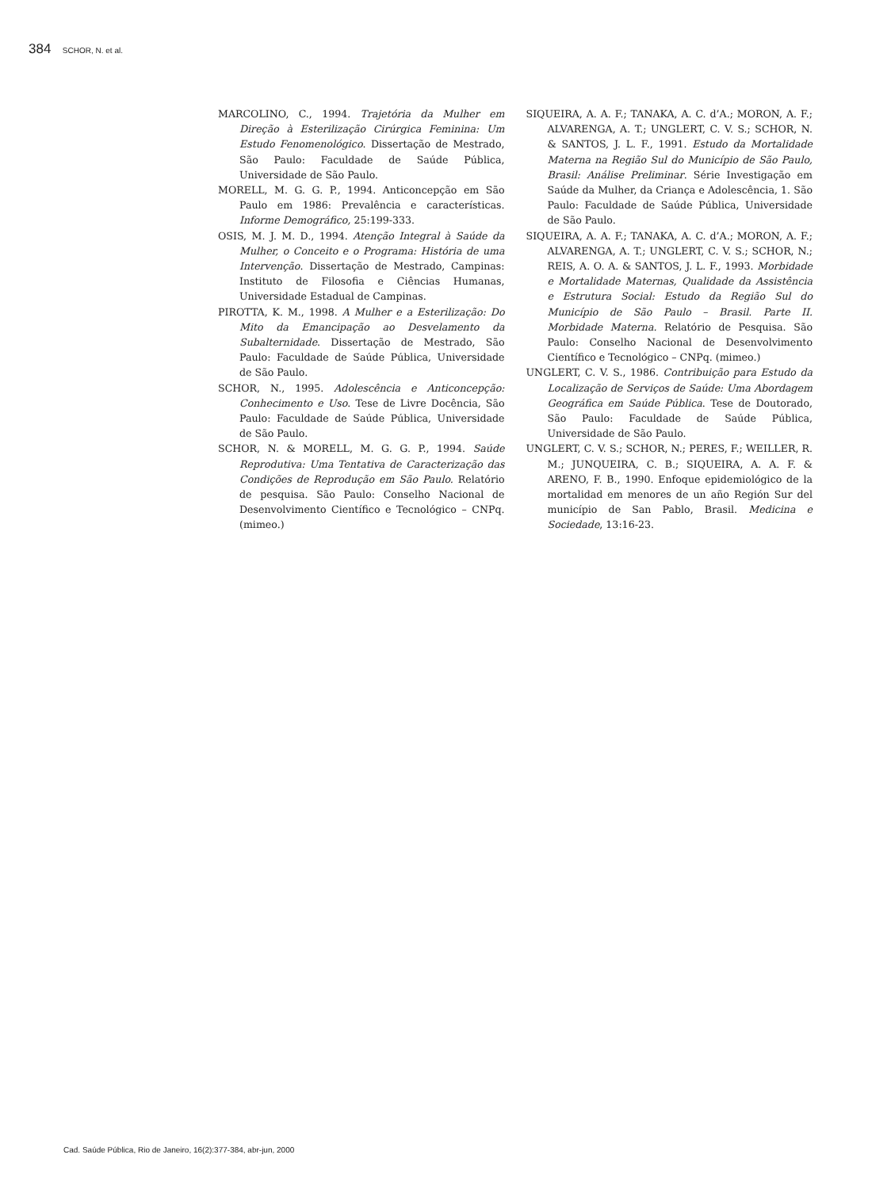384 SCHOR, N. et al.
MARCOLINO, C., 1994. Trajetória da Mulher em Direção à Esterilização Cirúrgica Feminina: Um Estudo Fenomenológico. Dissertação de Mestrado, São Paulo: Faculdade de Saúde Pública, Universidade de São Paulo.
MORELL, M. G. G. P., 1994. Anticoncepção em São Paulo em 1986: Prevalência e características. Informe Demográfico, 25:199-333.
OSIS, M. J. M. D., 1994. Atenção Integral à Saúde da Mulher, o Conceito e o Programa: História de uma Intervenção. Dissertação de Mestrado, Campinas: Instituto de Filosofia e Ciências Humanas, Universidade Estadual de Campinas.
PIROTTA, K. M., 1998. A Mulher e a Esterilização: Do Mito da Emancipação ao Desvelamento da Subalternidade. Dissertação de Mestrado, São Paulo: Faculdade de Saúde Pública, Universidade de São Paulo.
SCHOR, N., 1995. Adolescência e Anticoncepção: Conhecimento e Uso. Tese de Livre Docência, São Paulo: Faculdade de Saúde Pública, Universidade de São Paulo.
SCHOR, N. & MORELL, M. G. G. P., 1994. Saúde Reprodutiva: Uma Tentativa de Caracterização das Condições de Reprodução em São Paulo. Relatório de pesquisa. São Paulo: Conselho Nacional de Desenvolvimento Científico e Tecnológico – CNPq. (mimeo.)
SIQUEIRA, A. A. F.; TANAKA, A. C. d’A.; MORON, A. F.; ALVARENGA, A. T.; UNGLERT, C. V. S.; SCHOR, N. & SANTOS, J. L. F., 1991. Estudo da Mortalidade Materna na Região Sul do Município de São Paulo, Brasil: Análise Preliminar. Série Investigação em Saúde da Mulher, da Criança e Adolescência, 1. São Paulo: Faculdade de Saúde Pública, Universidade de São Paulo.
SIQUEIRA, A. A. F.; TANAKA, A. C. d’A.; MORON, A. F.; ALVARENGA, A. T.; UNGLERT, C. V. S.; SCHOR, N.; REIS, A. O. A. & SANTOS, J. L. F., 1993. Morbidade e Mortalidade Maternas, Qualidade da Assistência e Estrutura Social: Estudo da Região Sul do Município de São Paulo – Brasil. Parte II. Morbidade Materna. Relatório de Pesquisa. São Paulo: Conselho Nacional de Desenvolvimento Científico e Tecnológico – CNPq. (mimeo.)
UNGLERT, C. V. S., 1986. Contribuição para Estudo da Localização de Serviços de Saúde: Uma Abordagem Geográfica em Saúde Pública. Tese de Doutorado, São Paulo: Faculdade de Saúde Pública, Universidade de São Paulo.
UNGLERT, C. V. S.; SCHOR, N.; PERES, F.; WEILLER, R. M.; JUNQUEIRA, C. B.; SIQUEIRA, A. A. F. & ARENO, F. B., 1990. Enfoque epidemiológico de la mortalidad em menores de un año Región Sur del município de San Pablo, Brasil. Medicina e Sociedade, 13:16-23.
Cad. Saúde Pública, Rio de Janeiro, 16(2):377-384, abr-jun, 2000